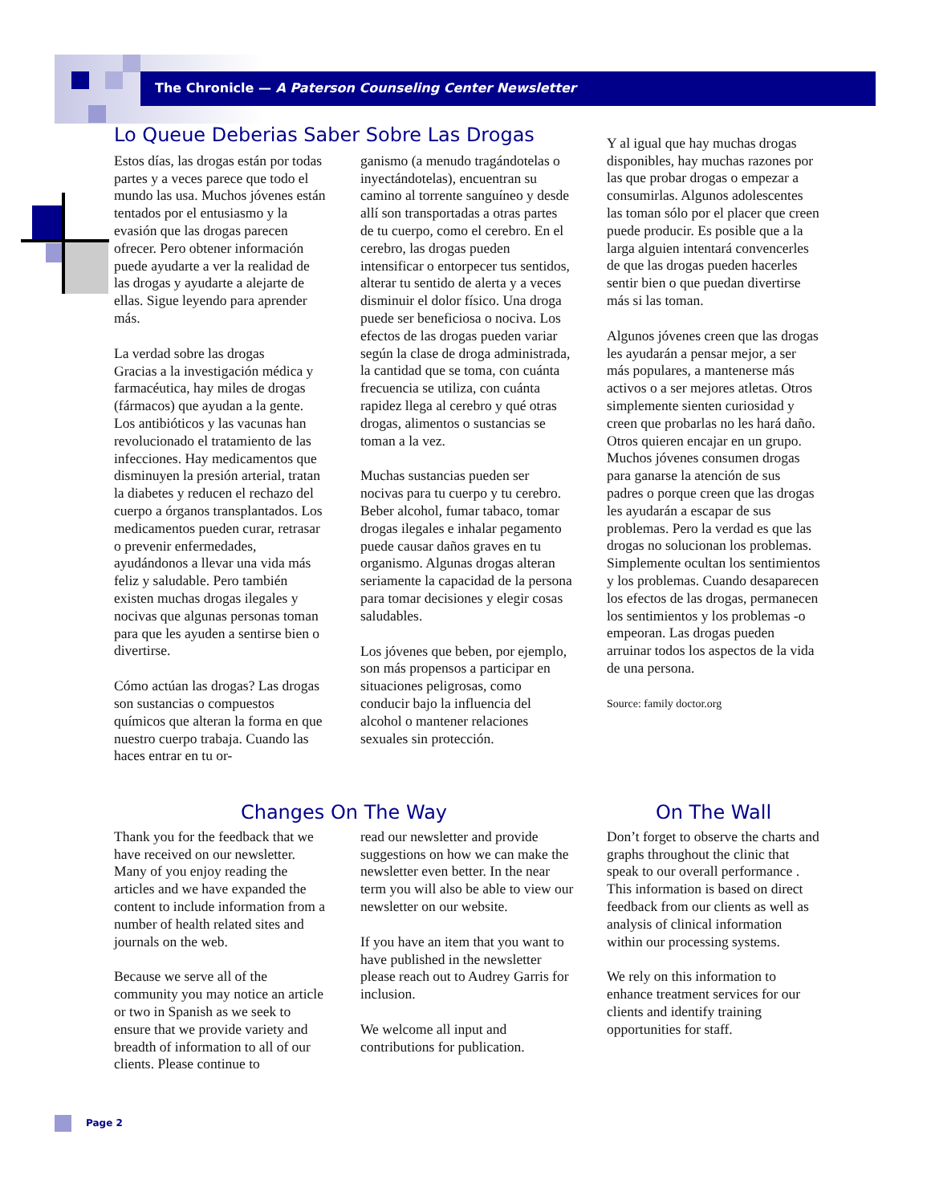The Chronicle — A Paterson Counseling Center Newsletter
Lo Queue Deberias Saber Sobre Las Drogas
Estos días, las drogas están por todas partes y a veces parece que todo el mundo las usa. Muchos jóvenes están tentados por el entusiasmo y la evasión que las drogas parecen ofrecer. Pero obtener información puede ayudarte a ver la realidad de las drogas y ayudarte a alejarte de ellas. Sigue leyendo para aprender más.
La verdad sobre las drogas
Gracias a la investigación médica y farmacéutica, hay miles de drogas (fármacos) que ayudan a la gente. Los antibióticos y las vacunas han revolucionado el tratamiento de las infecciones. Hay medicamentos que disminuyen la presión arterial, tratan la diabetes y reducen el rechazo del cuerpo a órganos transplantados. Los medicamentos pueden curar, retrasar o prevenir enfermedades, ayudándonos a llevar una vida más feliz y saludable. Pero también existen muchas drogas ilegales y nocivas que algunas personas toman para que les ayuden a sentirse bien o divertirse.
Cómo actúan las drogas? Las drogas son sustancias o compuestos químicos que alteran la forma en que nuestro cuerpo trabaja. Cuando las haces entrar en tu or-
ganismo (a menudo tragándotelas o inyectándotelas), encuentran su camino al torrente sanguíneo y desde allí son transportadas a otras partes de tu cuerpo, como el cerebro. En el cerebro, las drogas pueden intensificar o entorpecer tus sentidos, alterar tu sentido de alerta y a veces disminuir el dolor físico. Una droga puede ser beneficiosa o nociva. Los efectos de las drogas pueden variar según la clase de droga administrada, la cantidad que se toma, con cuánta frecuencia se utiliza, con cuánta rapidez llega al cerebro y qué otras drogas, alimentos o sustancias se toman a la vez.
Muchas sustancias pueden ser nocivas para tu cuerpo y tu cerebro. Beber alcohol, fumar tabaco, tomar drogas ilegales e inhalar pegamento puede causar daños graves en tu organismo. Algunas drogas alteran seriamente la capacidad de la persona para tomar decisiones y elegir cosas saludables.
Los jóvenes que beben, por ejemplo, son más propensos a participar en situaciones peligrosas, como conducir bajo la influencia del alcohol o mantener relaciones sexuales sin protección.
Y al igual que hay muchas drogas disponibles, hay muchas razones por las que probar drogas o empezar a consumirlas. Algunos adolescentes las toman sólo por el placer que creen puede producir. Es posible que a la larga alguien intentará convencerles de que las drogas pueden hacerles sentir bien o que puedan divertirse más si las toman.
Algunos jóvenes creen que las drogas les ayudarán a pensar mejor, a ser más populares, a mantenerse más activos o a ser mejores atletas. Otros simplemente sienten curiosidad y creen que probarlas no les hará daño. Otros quieren encajar en un grupo. Muchos jóvenes consumen drogas para ganarse la atención de sus padres o porque creen que las drogas les ayudarán a escapar de sus problemas. Pero la verdad es que las drogas no solucionan los problemas. Simplemente ocultan los sentimientos y los problemas. Cuando desaparecen los efectos de las drogas, permanecen los sentimientos y los problemas -o empeoran. Las drogas pueden arruinar todos los aspectos de la vida de una persona.
Source: family doctor.org
Changes On The Way
Thank you for the feedback that we have received on our newsletter. Many of you enjoy reading the articles and we have expanded the content to include information from a number of health related sites and journals on the web.
Because we serve all of the community you may notice an article or two in Spanish as we seek to ensure that we provide variety and breadth of information to all of our clients. Please continue to
read our newsletter and provide suggestions on how we can make the newsletter even better. In the near term you will also be able to view our newsletter on our website.
If you have an item that you want to have published in the newsletter please reach out to Audrey Garris for inclusion.
We welcome all input and contributions for publication.
On The Wall
Don’t forget to observe the charts and graphs throughout the clinic that speak to our overall performance . This information is based on direct feedback from our clients as well as analysis of clinical information within our processing systems.
We rely on this information to enhance treatment services for our clients and identify training opportunities for staff.
Page 2